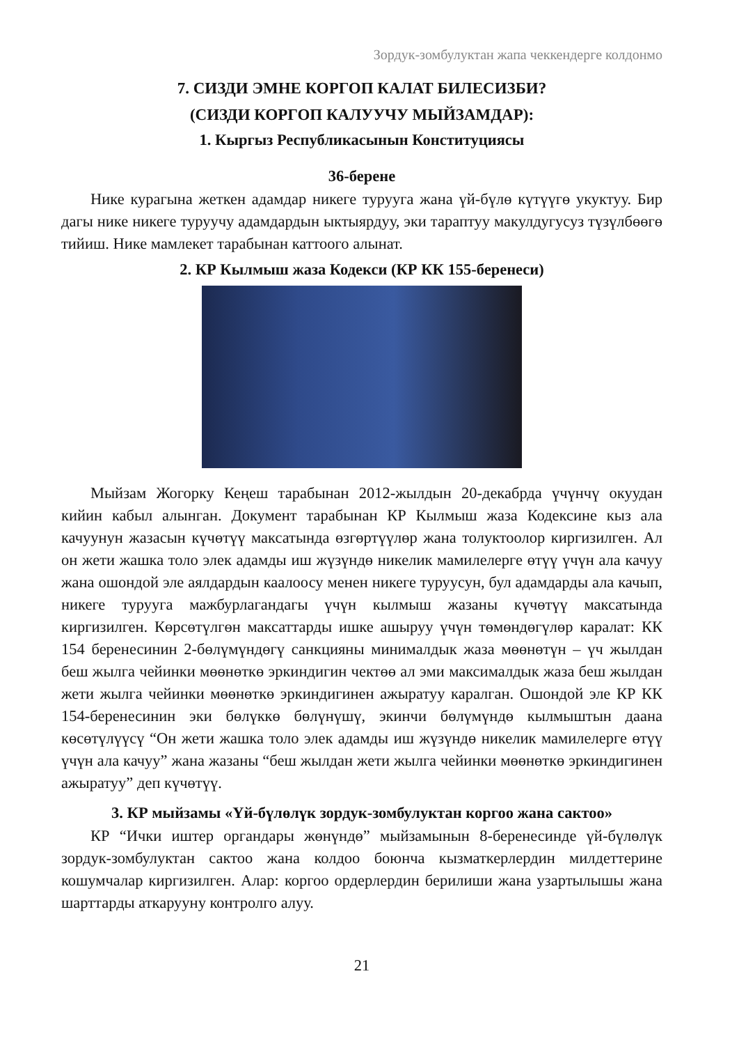Зордук-зомбулуктан жапа чеккендерге колдонмо
7. СИЗДИ ЭМНЕ КОРГОП КАЛАТ БИЛЕСИЗБИ?
(СИЗДИ КОРГОП КАЛУУЧУ МЫЙЗАМДАР):
1. Кыргыз Республикасынын Конституциясы
36-берене
Нике курагына жеткен адамдар никеге туруу­га жана үй-бүлө күтүүгө укуктуу. Бир дагы нике никеге туруучу адамдардын ыктыярдуу, эки тараптуу макулдугусуз түзүлбөөгө тийиш. Нике мамлекет тарабынан каттоого алынат.
2. КР Кылмыш жаза Кодекси (КР КК 155-беренеси)
Мыйзам Жогорку Кеңеш тарабынан 2012-жылдын 20-декабрда үчүнчү окуудан кийин кабыл алынган. Документ тарабынан КР Кылмыш жаза Кодексине кыз ала качуунун жазасын күчөтүү максатында өзгөртүүлөр жана толуктоолор киргизилген. Ал он жети жашка толо элек адамды иш жүзүндө никелик мамилелерге өтүү үчүн ала качуу жана ошондой эле аялдардын каалоосу менен никеге туруусун, бул адамдарды ала качып, никеге турууга мажбурлагандагы үчүн кылмыш жазаны күчөтүү максатында киргизилген. Көрсөтүлгөн максаттарды ишке ашыруу үчүн төмөндөгүлөр каралат: КК 154 беренесинин 2-бөлүмүндөгү санкцияны минималдык жаза мөөнөтүн – үч жылдан беш жылга чейинки мөөнөткө эркиндигин чектөө ал эми максималдык жаза беш жылдан жети жылга чейинки мөөнөткө эркиндигинен ажыратуу каралган. Ошондой эле КР КК 154-беренесинин эки бөлүккө бөлүнүшү, экинчи бөлүмүндө кылмыштын даана көсөтүлүүсү “Он жети жашка толо элек адамды иш жүзүндө никелик мамилелерге өтүү үчүн ала качуу” жана жазаны “беш жылдан жети жылга чейинки мөөнөткө эркиндигинен ажыратуу” деп күчөтүү.
3. КР мыйзамы «Үй-бүлөлүк зордук-зомбулуктан коргоо жана сактоо»
КР “Ички иштер органдары жөнүндө” мыйзамынын 8-беренесинде үй-бүлөлүк зордук-зомбулуктан сактоо жана колдоо боюнча кызматкерлердин милдеттерине кошумчалар киргизилген. Алар: коргоо ордерлердин берилиши жана узартылышы жана шарттарды аткарууну контролго алуу.
21